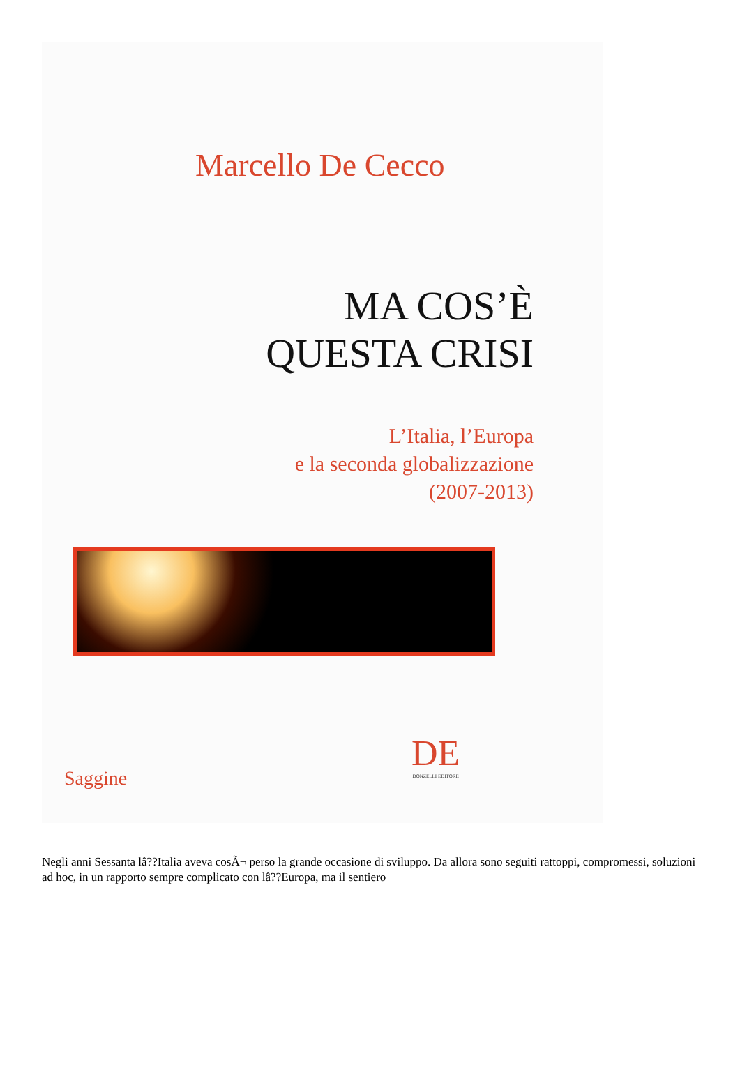Marcello De Cecco
MA COS’È
QUESTA CRISI
L’Italia, l’Europa
e la seconda globalizzazione
(2007-2013)
DE
DONZELLI EDITORE
Saggine
Negli anni Sessanta lâ??Italia aveva cosÃ¬ perso la grande occasione di sviluppo. Da allora sono seguiti rattoppi, compromessi, soluzioni ad hoc, in un rapporto sempre complicato con lâ??Europa, ma il sentiero